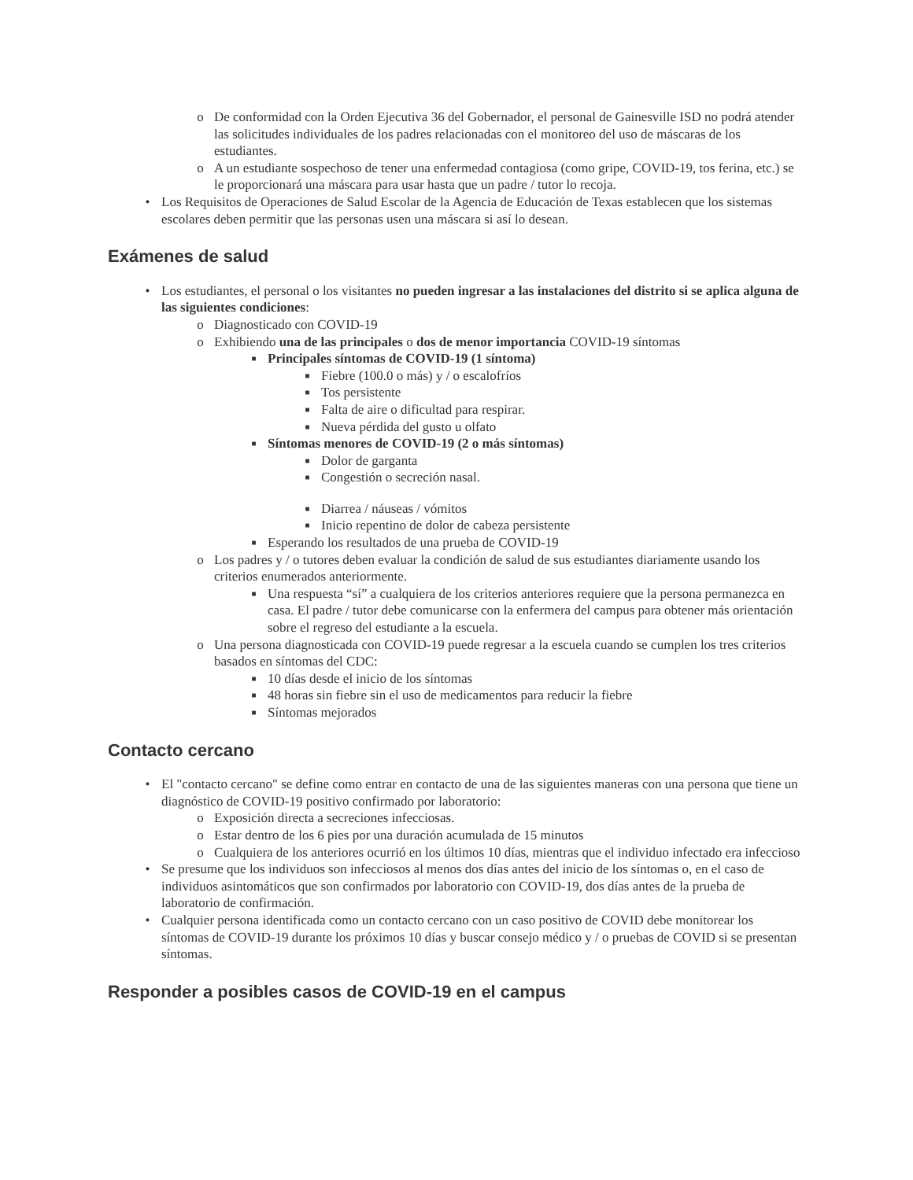o De conformidad con la Orden Ejecutiva 36 del Gobernador, el personal de Gainesville ISD no podrá atender las solicitudes individuales de los padres relacionadas con el monitoreo del uso de máscaras de los estudiantes.
o A un estudiante sospechoso de tener una enfermedad contagiosa (como gripe, COVID-19, tos ferina, etc.) se le proporcionará una máscara para usar hasta que un padre / tutor lo recoja.
• Los Requisitos de Operaciones de Salud Escolar de la Agencia de Educación de Texas establecen que los sistemas escolares deben permitir que las personas usen una máscara si así lo desean.
Exámenes de salud
• Los estudiantes, el personal o los visitantes no pueden ingresar a las instalaciones del distrito si se aplica alguna de las siguientes condiciones:
o Diagnosticado con COVID-19
o Exhibiendo una de las principales o dos de menor importancia COVID-19 síntomas
■ Principales síntomas de COVID-19 (1 síntoma)
■ Fiebre (100.0 o más) y / o escalofríos
■ Tos persistente
■ Falta de aire o dificultad para respirar.
■ Nueva pérdida del gusto u olfato
■ Síntomas menores de COVID-19 (2 o más síntomas)
■ Dolor de garganta
■ Congestión o secreción nasal.
■ Diarrea / náuseas / vómitos
■ Inicio repentino de dolor de cabeza persistente
■ Esperando los resultados de una prueba de COVID-19
o Los padres y / o tutores deben evaluar la condición de salud de sus estudiantes diariamente usando los criterios enumerados anteriormente.
■ Una respuesta “sí” a cualquiera de los criterios anteriores requiere que la persona permanezca en casa. El padre / tutor debe comunicarse con la enfermera del campus para obtener más orientación sobre el regreso del estudiante a la escuela.
o Una persona diagnosticada con COVID-19 puede regresar a la escuela cuando se cumplen los tres criterios basados en síntomas del CDC:
■ 10 días desde el inicio de los síntomas
■ 48 horas sin fiebre sin el uso de medicamentos para reducir la fiebre
■ Síntomas mejorados
Contacto cercano
• El "contacto cercano" se define como entrar en contacto de una de las siguientes maneras con una persona que tiene un diagnóstico de COVID-19 positivo confirmado por laboratorio:
o Exposición directa a secreciones infecciosas.
o Estar dentro de los 6 pies por una duración acumulada de 15 minutos
o Cualquiera de los anteriores ocurrió en los últimos 10 días, mientras que el individuo infectado era infeccioso
• Se presume que los individuos son infecciosos al menos dos días antes del inicio de los síntomas o, en el caso de individuos asintomáticos que son confirmados por laboratorio con COVID-19, dos días antes de la prueba de laboratorio de confirmación.
• Cualquier persona identificada como un contacto cercano con un caso positivo de COVID debe monitorear los síntomas de COVID-19 durante los próximos 10 días y buscar consejo médico y / o pruebas de COVID si se presentan síntomas.
Responder a posibles casos de COVID-19 en el campus